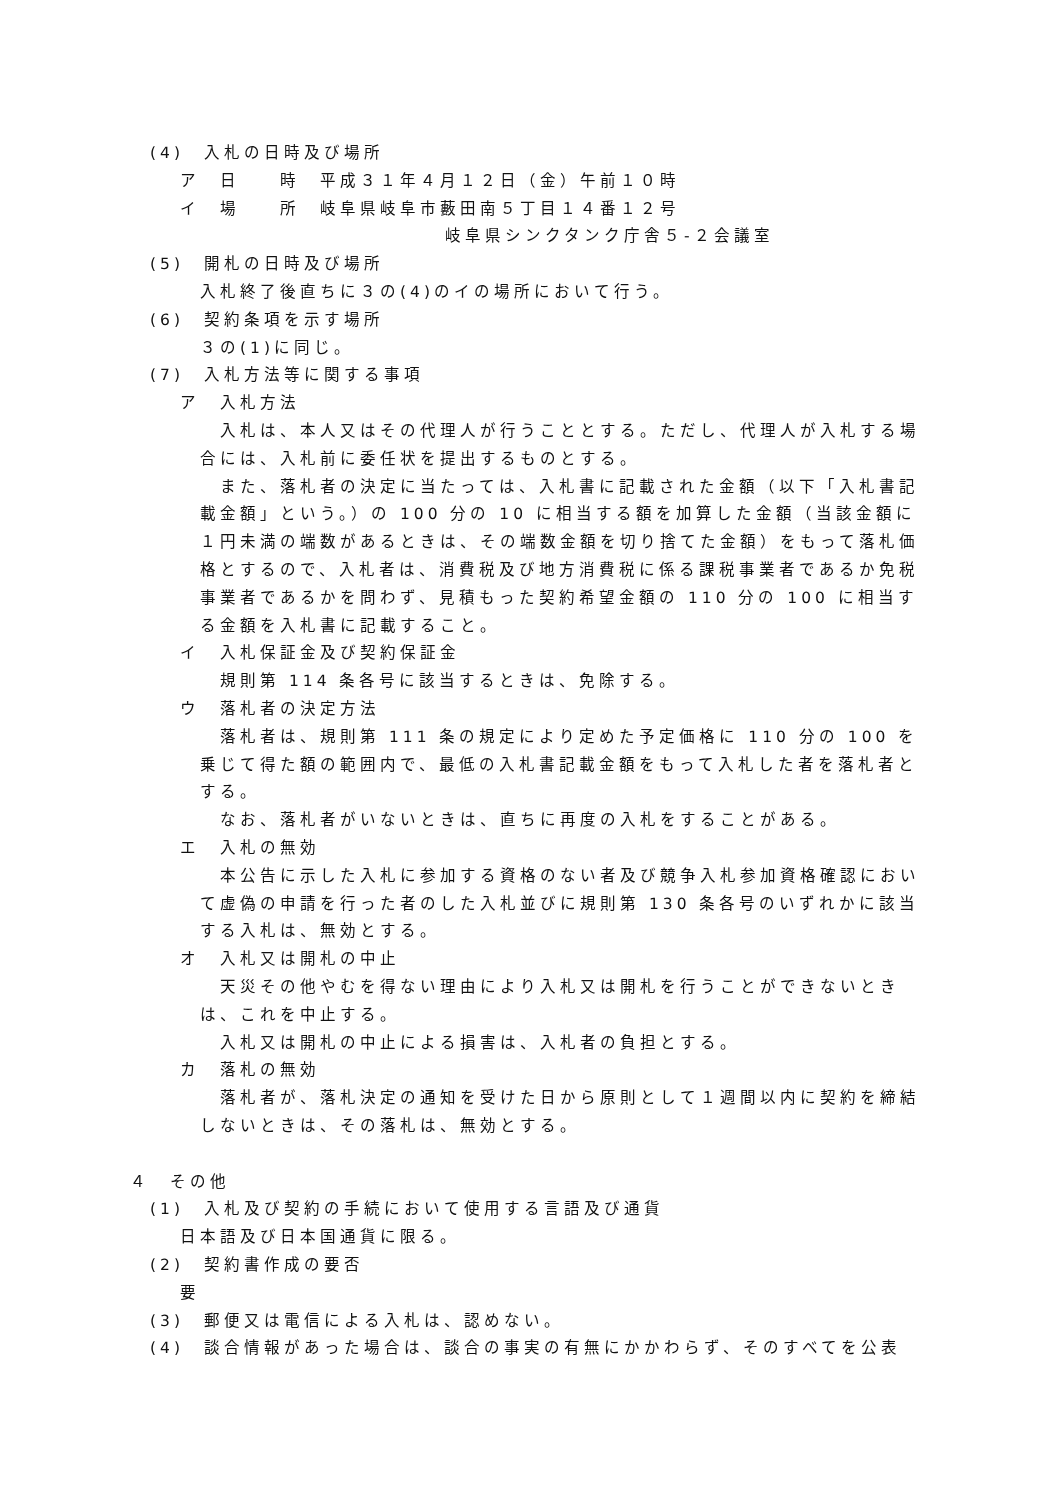(4)　入札の日時及び場所
ア　日　　時　平成３１年４月１２日（金）午前１０時
イ　場　　所　岐阜県岐阜市藪田南５丁目１４番１２号
岐阜県シンクタンク庁舎５-２会議室
(5)　開札の日時及び場所
入札終了後直ちに３の(4)のイの場所において行う。
(6)　契約条項を示す場所
３の(1)に同じ。
(7)　入札方法等に関する事項
ア　入札方法
入札は、本人又はその代理人が行うこととする。ただし、代理人が入札する場合には、入札前に委任状を提出するものとする。
また、落札者の決定に当たっては、入札書に記載された金額（以下「入札書記載金額」という。）の 100 分の 10 に相当する額を加算した金額（当該金額に１円未満の端数があるときは、その端数金額を切り捨てた金額）をもって落札価格とするので、入札者は、消費税及び地方消費税に係る課税事業者であるか免税事業者であるかを問わず、見積もった契約希望金額の 110 分の 100 に相当する金額を入札書に記載すること。
イ　入札保証金及び契約保証金
規則第 114 条各号に該当するときは、免除する。
ウ　落札者の決定方法
落札者は、規則第 111 条の規定により定めた予定価格に 110 分の 100 を乗じて得た額の範囲内で、最低の入札書記載金額をもって入札した者を落札者とする。
なお、落札者がいないときは、直ちに再度の入札をすることがある。
エ　入札の無効
本公告に示した入札に参加する資格のない者及び競争入札参加資格確認において虚偽の申請を行った者のした入札並びに規則第 130 条各号のいずれかに該当する入札は、無効とする。
オ　入札又は開札の中止
天災その他やむを得ない理由により入札又は開札を行うことができないときは、これを中止する。
入札又は開札の中止による損害は、入札者の負担とする。
カ　落札の無効
落札者が、落札決定の通知を受けた日から原則として１週間以内に契約を締結しないときは、その落札は、無効とする。
４　その他
(1)　入札及び契約の手続において使用する言語及び通貨
日本語及び日本国通貨に限る。
(2)　契約書作成の要否
要
(3)　郵便又は電信による入札は、認めない。
(4)　談合情報があった場合は、談合の事実の有無にかかわらず、そのすべてを公表